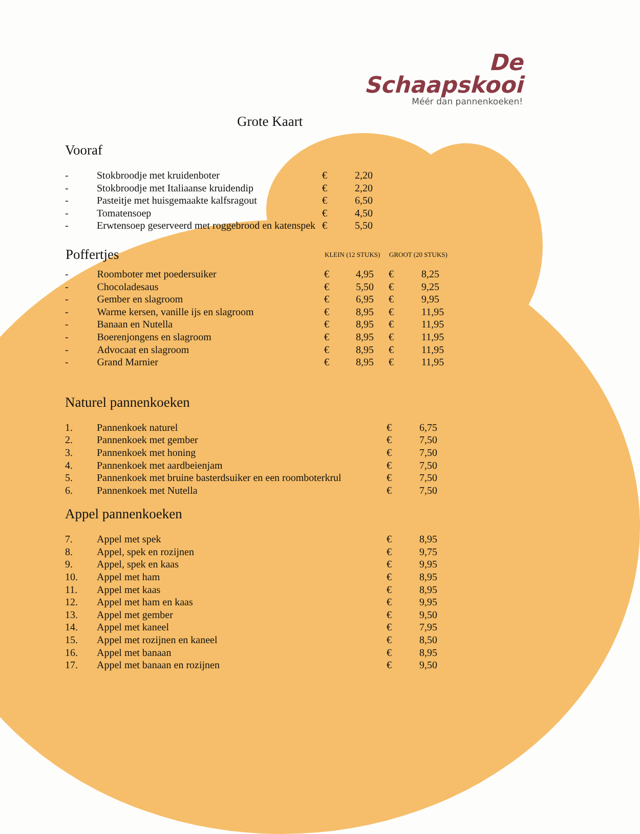De
Schaapskooi
Méér dan pannenkoeken!
Grote Kaart
Vooraf
| - | Stokbroodje met kruidenboter | € | 2,20 |
| - | Stokbroodje met Italiaanse kruidendip | € | 2,20 |
| - | Pasteitje met huisgemaakte kalfsragout | € | 6,50 |
| - | Tomatensoep | € | 4,50 |
| - | Erwtensoep geserveerd met roggebrood en katenspek | € | 5,50 |
| Poffertjes | | KLEIN (12 STUKS) | | | GROOT (20 STUKS) | |
| --- | --- | --- | --- | --- | --- | --- |
| - | Roomboter met poedersuiker | € | 4,95 | | € | 8,25 |
| - | Chocoladesaus | € | 5,50 | | € | 9,25 |
| - | Gember en slagroom | € | 6,95 | | € | 9,95 |
| - | Warme kersen, vanille ijs en slagroom | € | 8,95 | | € | 11,95 |
| - | Banaan en Nutella | € | 8,95 | | € | 11,95 |
| - | Boerenjongens en slagroom | € | 8,95 | | € | 11,95 |
| - | Advocaat en slagroom | € | 8,95 | | € | 11,95 |
| - | Grand Marnier | € | 8,95 | | € | 11,95 |
Naturel pannenkoeken
| 1. | Pannenkoek naturel | € | 6,75 |
| 2. | Pannenkoek met gember | € | 7,50 |
| 3. | Pannenkoek met honing | € | 7,50 |
| 4. | Pannenkoek met aardbeienjam | € | 7,50 |
| 5. | Pannenkoek met bruine basterdsuiker en een roomboterkrul | € | 7,50 |
| 6. | Pannenkoek met Nutella | € | 7,50 |
Appel pannenkoeken
| 7. | Appel met spek | € | 8,95 |
| 8. | Appel, spek en rozijnen | € | 9,75 |
| 9. | Appel, spek en kaas | € | 9,95 |
| 10. | Appel met ham | € | 8,95 |
| 11. | Appel met kaas | € | 8,95 |
| 12. | Appel met ham en kaas | € | 9,95 |
| 13. | Appel met gember | € | 9,50 |
| 14. | Appel met kaneel | € | 7,95 |
| 15. | Appel met rozijnen en kaneel | € | 8,50 |
| 16. | Appel met banaan | € | 8,95 |
| 17. | Appel met banaan en rozijnen | € | 9,50 |